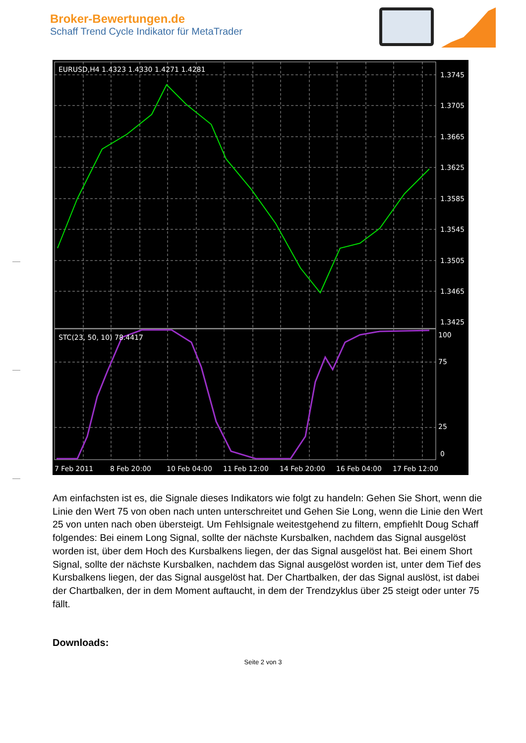Broker-Bewertungen.de
Schaff Trend Cycle Indikator für MetaTrader
EURUSD,H4 1.4323 1.4330 1.4271 1.4281
STC(23, 50, 10) 78.4417
1.3745
1.3705
1.3665
1.3625
1.3585
1.3545
1.3505
1.3465
1.3425
100
75
25
0
7 Feb 2011
8 Feb 20:00
10 Feb 04:00
11 Feb 12:00
14 Feb 20:00
16 Feb 04:00
17 Feb 12:00
Am einfachsten ist es, die Signale dieses Indikators wie folgt zu handeln: Gehen Sie Short, wenn die Linie den Wert 75 von oben nach unten unterschreitet und Gehen Sie Long, wenn die Linie den Wert 25 von unten nach oben übersteigt. Um Fehlsignale weitestgehend zu filtern, empfiehlt Doug Schaff folgendes: Bei einem Long Signal, sollte der nächste Kursbalken, nachdem das Signal ausgelöst worden ist, über dem Hoch des Kursbalkens liegen, der das Signal ausgelöst hat. Bei einem Short Signal, sollte der nächste Kursbalken, nachdem das Signal ausgelöst worden ist, unter dem Tief des Kursbalkens liegen, der das Signal ausgelöst hat. Der Chartbalken, der das Signal auslöst, ist dabei der Chartbalken, der in dem Moment auftaucht, in dem der Trendzyklus über 25 steigt oder unter 75 fällt.
Downloads:
Seite 2 von 3